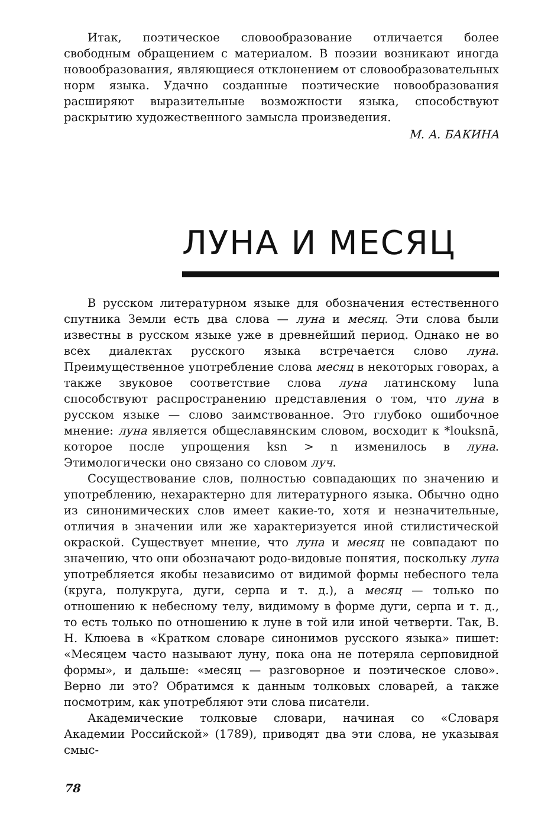Итак, поэтическое словообразование отличается более свободным обращением с материалом. В поэзии возникают иногда новообразования, являющиеся отклонением от словообразовательных норм языка. Удачно созданные поэтические новообразования расширяют выразительные возможности языка, способствуют раскрытию художественного замысла произведения.
М. А. БАКИНА
ЛУНА И МЕСЯЦ
В русском литературном языке для обозначения естественного спутника Земли есть два слова — луна и месяц. Эти слова были известны в русском языке уже в древнейший период. Однако не во всех диалектах русского языка встречается слово луна. Преимущественное употребление слова месяц в некоторых говорах, а также звуковое соответствие слова луна латинскому luna способствуют распространению представления о том, что луна в русском языке — слово заимствованное. Это глубоко ошибочное мнение: луна является общеславянским словом, восходит к *louksnā, которое после упрощения ksn > n изменилось в луна. Этимологически оно связано со словом луч.
Сосуществование слов, полностью совпадающих по значению и употреблению, нехарактерно для литературного языка. Обычно одно из синонимических слов имеет какие-то, хотя и незначительные, отличия в значении или же характеризуется иной стилистической окраской. Существует мнение, что луна и месяц не совпадают по значению, что они обозначают родо-видовые понятия, поскольку луна употребляется якобы независимо от видимой формы небесного тела (круга, полукруга, дуги, серпа и т. д.), а месяц — только по отношению к небесному телу, видимому в форме дуги, серпа и т. д., то есть только по отношению к луне в той или иной четверти. Так, В. Н. Клюева в «Кратком словаре синонимов русского языка» пишет: «Месяцем часто называют луну, пока она не потеряла серповидной формы», и дальше: «месяц — разговорное и поэтическое слово». Верно ли это? Обратимся к данным толковых словарей, а также посмотрим, как употребляют эти слова писатели.
Академические толковые словари, начиная со «Словаря Академии Российской» (1789), приводят два эти слова, не указывая смыс-
78